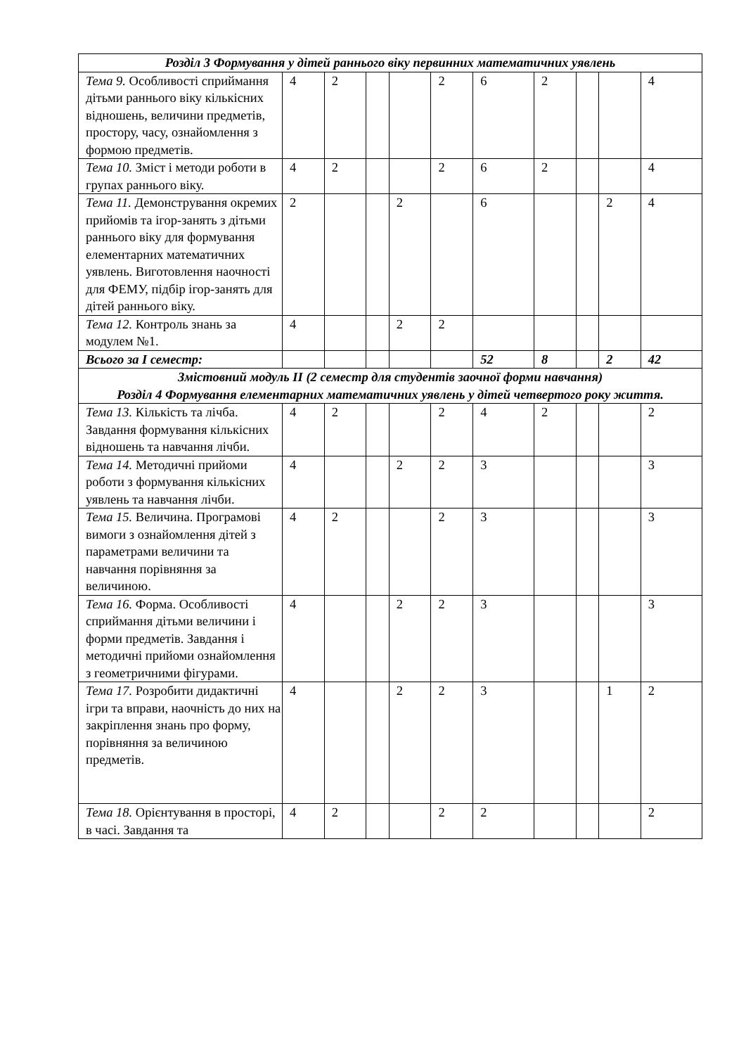| Розділ 3 Формування у дітей раннього віку первинних математичних уявлень | | | | | | | | | | |
| Тема 9. Особливості сприймання дітьми раннього віку кількісних відношень, величини предметів, простору, часу, ознайомлення з формою предметів. | 4 | 2 | | | 2 | 6 | 2 | | | 4 |
| Тема 10. Зміст і методи роботи в групах раннього віку. | 4 | 2 | | | 2 | 6 | 2 | | | 4 |
| Тема 11. Демонстрування окремих прийомів та ігор-занять з дітьми раннього віку для формування елементарних математичних уявлень. Виготовлення наочності для ФЕМУ, підбір ігор-занять для дітей раннього віку. | 2 | | | 2 | | 6 | | | 2 | 4 |
| Тема 12. Контроль знань за модулем №1. | 4 | | | 2 | 2 | | | | | |
| Всього за І семестр: | | | | | | 52 | 8 | | 2 | 42 |
| Змістовний модуль ІІ (2 семестр для студентів заочної форми навчання) Розділ 4 Формування елементарних математичних уявлень у дітей четвертого року життя. | | | | | | | | | | |
| Тема 13. Кількість та лічба. Завдання формування кількісних відношень та навчання лічби. | 4 | 2 | | | 2 | 4 | 2 | | | 2 |
| Тема 14. Методичні прийоми роботи з формування кількісних уявлень та навчання лічби. | 4 | | | 2 | 2 | 3 | | | | 3 |
| Тема 15. Величина. Програмові вимоги з ознайомлення дітей з параметрами величини та навчання порівняння за величиною. | 4 | 2 | | | 2 | 3 | | | | 3 |
| Тема 16. Форма. Особливості сприймання дітьми величини і форми предметів. Завдання і методичні прийоми ознайомлення з геометричними фігурами. | 4 | | | 2 | 2 | 3 | | | | 3 |
| Тема 17. Розробити дидактичні ігри та вправи, наочність до них на закріплення знань про форму, порівняння за величиною предметів. | 4 | | | 2 | 2 | 3 | | | 1 | 2 |
| Тема 18. Орієнтування в просторі, в часі. Завдання та | 4 | 2 | | | 2 | 2 | | | | 2 |